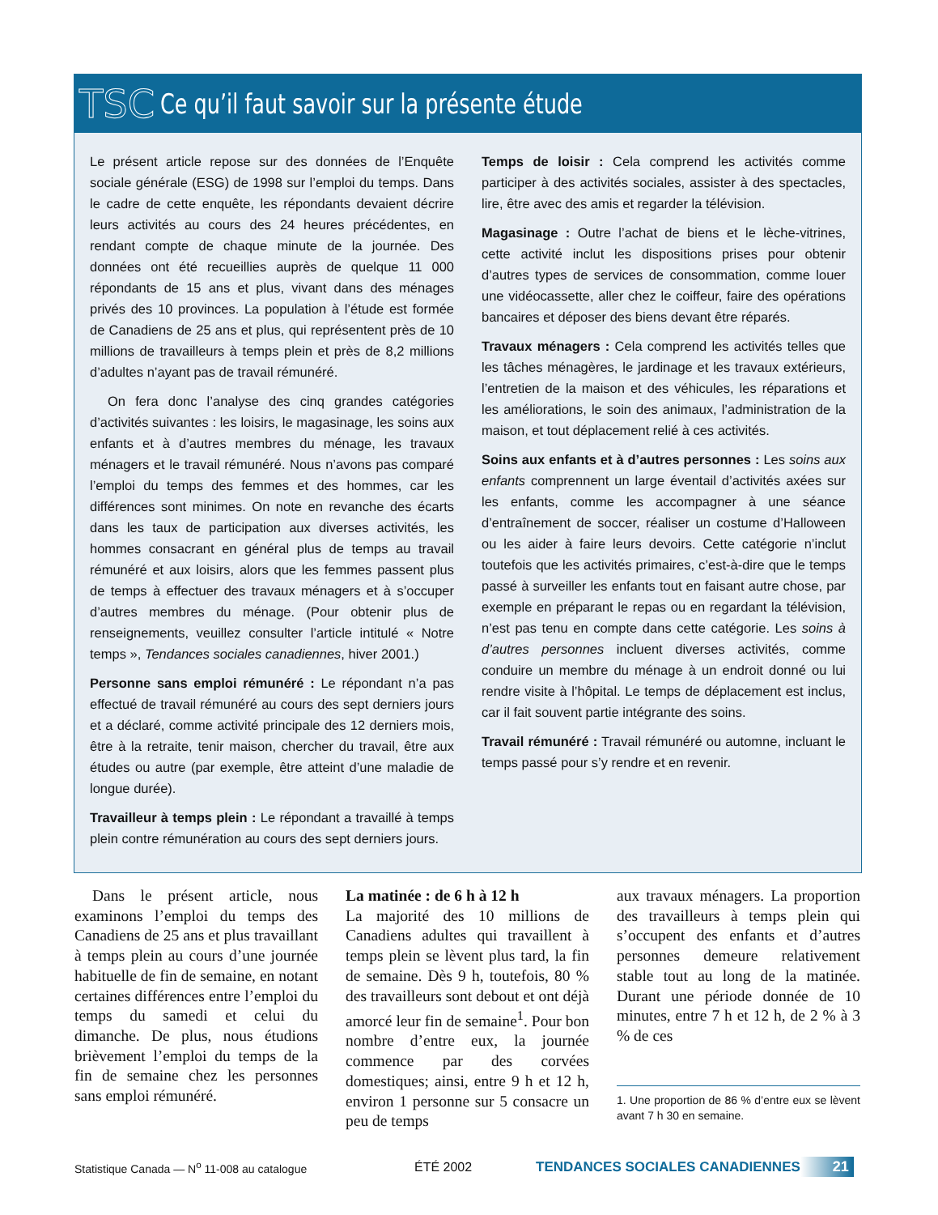TSC Ce qu’il faut savoir sur la présente étude
Le présent article repose sur des données de l’Enquête sociale générale (ESG) de 1998 sur l’emploi du temps. Dans le cadre de cette enquête, les répondants devaient décrire leurs activités au cours des 24 heures précédentes, en rendant compte de chaque minute de la journée. Des données ont été recueillies auprès de quelque 11 000 répondants de 15 ans et plus, vivant dans des ménages privés des 10 provinces. La population à l’étude est formée de Canadiens de 25 ans et plus, qui représentent près de 10 millions de travailleurs à temps plein et près de 8,2 millions d’adultes n’ayant pas de travail rémunéré.
On fera donc l’analyse des cinq grandes catégories d’activités suivantes : les loisirs, le magasinage, les soins aux enfants et à d’autres membres du ménage, les travaux ménagers et le travail rémunéré. Nous n’avons pas comparé l’emploi du temps des femmes et des hommes, car les différences sont minimes. On note en revanche des écarts dans les taux de participation aux diverses activités, les hommes consacrant en général plus de temps au travail rémunéré et aux loisirs, alors que les femmes passent plus de temps à effectuer des travaux ménagers et à s’occuper d’autres membres du ménage. (Pour obtenir plus de renseignements, veuillez consulter l’article intitulé « Notre temps », Tendances sociales canadiennes, hiver 2001.)
Personne sans emploi rémunéré : Le répondant n’a pas effectué de travail rémunéré au cours des sept derniers jours et a déclaré, comme activité principale des 12 derniers mois, être à la retraite, tenir maison, chercher du travail, être aux études ou autre (par exemple, être atteint d’une maladie de longue durée).
Travailleur à temps plein : Le répondant a travaillé à temps plein contre rémunération au cours des sept derniers jours.
Temps de loisir : Cela comprend les activités comme participer à des activités sociales, assister à des spectacles, lire, être avec des amis et regarder la télévision.
Magasinage : Outre l’achat de biens et le lèche-vitrines, cette activité inclut les dispositions prises pour obtenir d’autres types de services de consommation, comme louer une vidéocassette, aller chez le coiffeur, faire des opérations bancaires et déposer des biens devant être réparés.
Travaux ménagers : Cela comprend les activités telles que les tâches ménagères, le jardinage et les travaux extérieurs, l’entretien de la maison et des véhicules, les réparations et les améliorations, le soin des animaux, l’administration de la maison, et tout déplacement relié à ces activités.
Soins aux enfants et à d’autres personnes : Les soins aux enfants comprennent un large éventail d’activités axées sur les enfants, comme les accompagner à une séance d’entraînement de soccer, réaliser un costume d’Halloween ou les aider à faire leurs devoirs. Cette catégorie n’inclut toutefois que les activités primaires, c’est-à-dire que le temps passé à surveiller les enfants tout en faisant autre chose, par exemple en préparant le repas ou en regardant la télévision, n’est pas tenu en compte dans cette catégorie. Les soins à d’autres personnes incluent diverses activités, comme conduire un membre du ménage à un endroit donné ou lui rendre visite à l’hôpital. Le temps de déplacement est inclus, car il fait souvent partie intégrante des soins.
Travail rémunéré : Travail rémunéré ou automne, incluant le temps passé pour s’y rendre et en revenir.
Dans le présent article, nous examinons l’emploi du temps des Canadiens de 25 ans et plus travaillant à temps plein au cours d’une journée habituelle de fin de semaine, en notant certaines différences entre l’emploi du temps du samedi et celui du dimanche. De plus, nous étudions brièvement l’emploi du temps de la fin de semaine chez les personnes sans emploi rémunéré.
La matinée : de 6 h à 12 h
La majorité des 10 millions de Canadiens adultes qui travaillent à temps plein se lèvent plus tard, la fin de semaine. Dès 9 h, toutefois, 80 % des travailleurs sont debout et ont déjà amorcé leur fin de semaine<sup>1</sup>. Pour bon nombre d’entre eux, la journée commence par des corvées domestiques; ainsi, entre 9 h et 12 h, environ 1 personne sur 5 consacre un peu de temps
aux travaux ménagers. La proportion des travailleurs à temps plein qui s’occupent des enfants et d’autres personnes demeure relativement stable tout au long de la matinée. Durant une période donnée de 10 minutes, entre 7 h et 12 h, de 2 % à 3 % de ces
1. Une proportion de 86 % d’entre eux se lèvent avant 7 h 30 en semaine.
Statistique Canada — N<sup>o</sup> 11-008 au catalogue ÉTÉ 2002 TENDANCES SOCIALES CANADIENNES 21